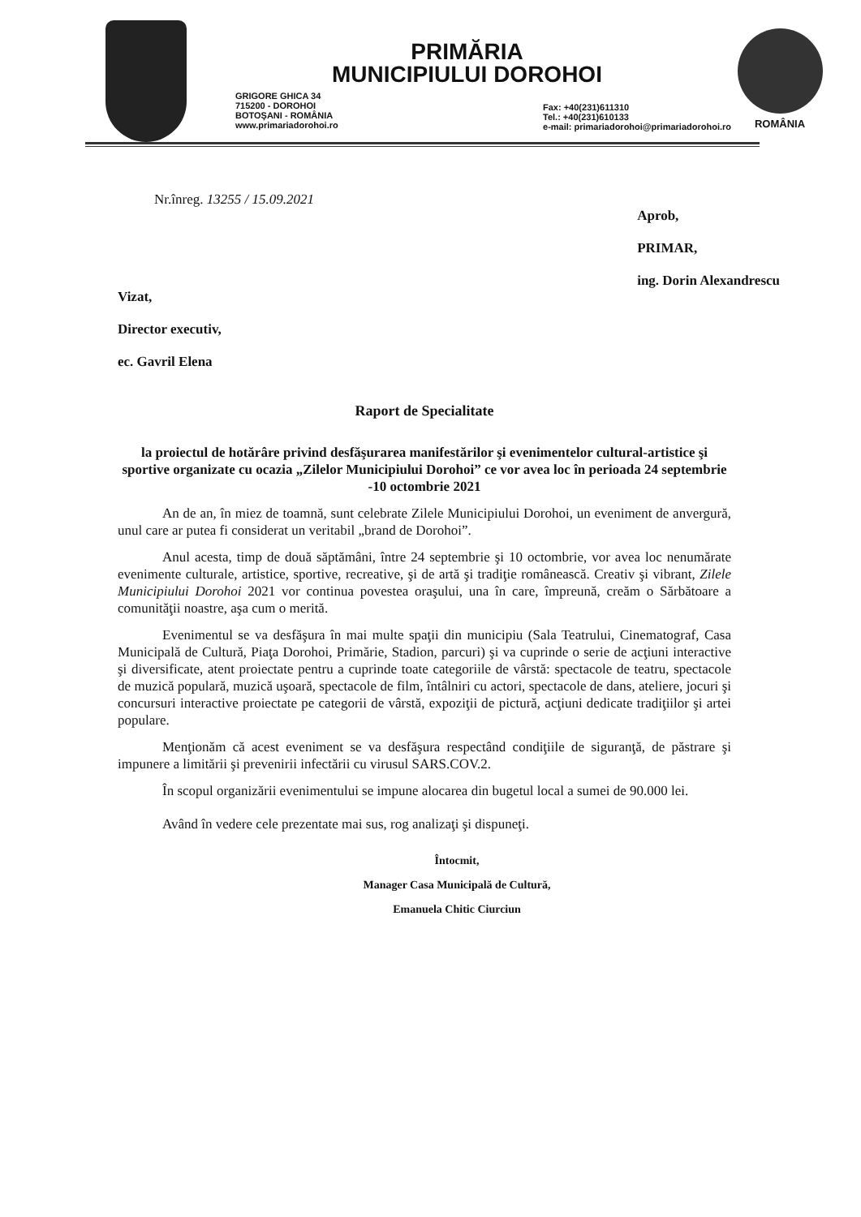PRIMĂRIA
MUNICIPIULUI DOROHOI
GRIGORE GHICA 34
715200 - DOROHOI
BOTOŞANI - ROMÂNIA
www.primariadorohoi.ro
Fax: +40(231)611310
Tel.: +40(231)610133
e-mail: primariadorohoi@primariadorohoi.ro
ROMÂNIA
Nr.înreg. 13255 / 15.09.2021
Aprob,
PRIMAR,
ing. Dorin Alexandrescu
Vizat,
Director executiv,
ec. Gavril Elena
Raport de Specialitate
la proiectul de hotărâre privind desfăşurarea manifestărilor şi evenimentelor cultural-artistice şi sportive organizate cu ocazia „Zilelor Municipiului Dorohoi” ce vor avea loc în perioada 24 septembrie -10 octombrie 2021
An de an, în miez de toamnă, sunt celebrate Zilele Municipiului Dorohoi, un eveniment de anvergură, unul care ar putea fi considerat un veritabil „brand de Dorohoi”.
Anul acesta, timp de două săptămâni, între 24 septembrie şi 10 octombrie, vor avea loc nenumărate evenimente culturale, artistice, sportive, recreative, şi de artă şi tradiţie românească. Creativ şi vibrant, Zilele Municipiului Dorohoi 2021 vor continua povestea oraşului, una în care, împreună, creăm o Sărbătoare a comunităţii noastre, aşa cum o merită.
Evenimentul se va desfăşura în mai multe spaţii din municipiu (Sala Teatrului, Cinematograf, Casa Municipală de Cultură, Piaţa Dorohoi, Primărie, Stadion, parcuri) şi va cuprinde o serie de acţiuni interactive şi diversificate, atent proiectate pentru a cuprinde toate categoriile de vârstă: spectacole de teatru, spectacole de muzică populară, muzică uşoară, spectacole de film, întâlniri cu actori, spectacole de dans, ateliere, jocuri şi concursuri interactive proiectate pe categorii de vârstă, expoziţii de pictură, acţiuni dedicate tradiţiilor şi artei populare.
Menţionăm că acest eveniment se va desfăşura respectând condiţiile de siguranţă, de păstrare şi impunere a limitării şi prevenirii infectării cu virusul SARS.COV.2.
În scopul organizării evenimentului se impune alocarea din bugetul local a sumei de 90.000 lei.
Având în vedere cele prezentate mai sus, rog analizaţi şi dispuneţi.
Întocmit,
Manager Casa Municipală de Cultură,
Emanuela Chitic Ciurciun